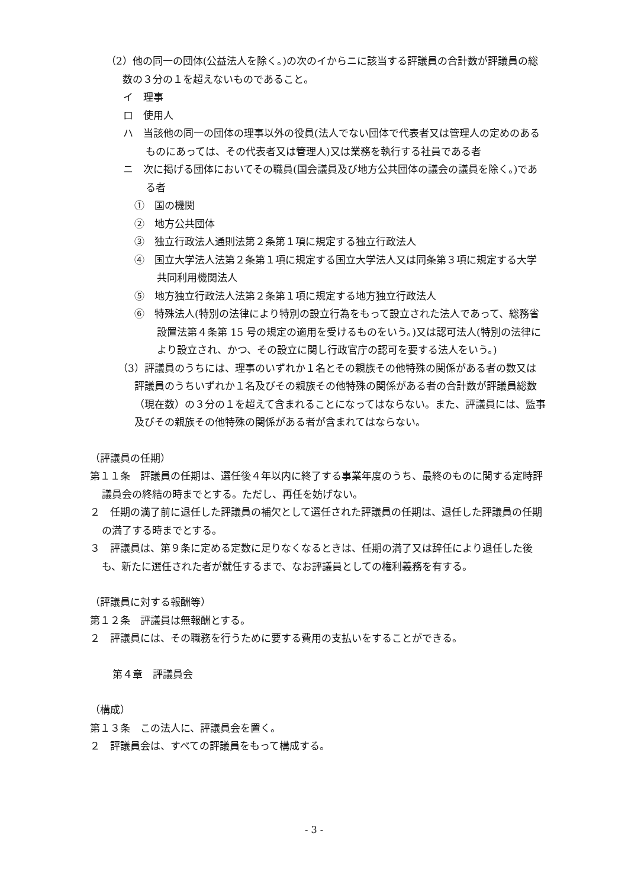（2）他の同一の団体(公益法人を除く。)の次のイからニに該当する評議員の合計数が評議員の総数の３分の１を超えないものであること。
イ　理事
ロ　使用人
ハ　当該他の同一の団体の理事以外の役員(法人でない団体で代表者又は管理人の定めのあるものにあっては、その代表者又は管理人)又は業務を執行する社員である者
ニ　次に掲げる団体においてその職員(国会議員及び地方公共団体の議会の議員を除く。)である者
①　国の機関
②　地方公共団体
③　独立行政法人通則法第２条第１項に規定する独立行政法人
④　国立大学法人法第２条第１項に規定する国立大学法人又は同条第３項に規定する大学共同利用機関法人
⑤　地方独立行政法人法第２条第１項に規定する地方独立行政法人
⑥　特殊法人(特別の法律により特別の設立行為をもって設立された法人であって、総務省設置法第４条第 15 号の規定の適用を受けるものをいう。)又は認可法人(特別の法律により設立され、かつ、その設立に関し行政官庁の認可を要する法人をいう。)
（3）評議員のうちには、理事のいずれか１名とその親族その他特殊の関係がある者の数又は評議員のうちいずれか１名及びその親族その他特殊の関係がある者の合計数が評議員総数（現在数）の３分の１を超えて含まれることになってはならない。また、評議員には、監事及びその親族その他特殊の関係がある者が含まれてはならない。
（評議員の任期）
第１１条　評議員の任期は、選任後４年以内に終了する事業年度のうち、最終のものに関する定時評議員会の終結の時までとする。ただし、再任を妨げない。
２　任期の満了前に退任した評議員の補欠として選任された評議員の任期は、退任した評議員の任期の満了する時までとする。
３　評議員は、第９条に定める定数に足りなくなるときは、任期の満了又は辞任により退任した後も、新たに選任された者が就任するまで、なお評議員としての権利義務を有する。
（評議員に対する報酬等）
第１２条　評議員は無報酬とする。
２　評議員には、その職務を行うために要する費用の支払いをすることができる。
第４章　評議員会
（構成）
第１３条　この法人に、評議員会を置く。
２　評議員会は、すべての評議員をもって構成する。
- 3 -